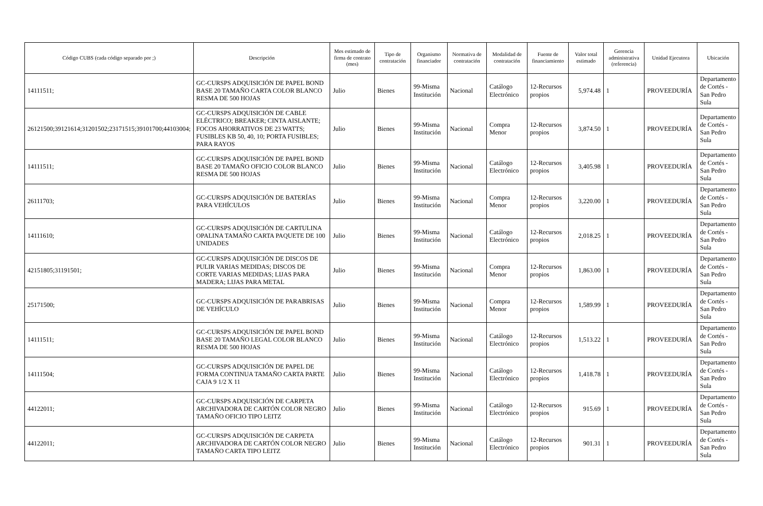| Código CUBS (cada código separado por ;) | Descripción | Mes estimado de firma de contrato (mes) | Tipo de contratación | Organismo financiador | Normativa de contratación | Modalidad de contratación | Fuente de financiamiento | Valor total estimado | Gerencia administrativa (referencia) | Unidad Ejecutora | Ubicación |
| --- | --- | --- | --- | --- | --- | --- | --- | --- | --- | --- | --- |
| 14111511; | GC-CURSPS ADQUISICIÓN DE PAPEL BOND BASE 20 TAMAÑO CARTA COLOR BLANCO RESMA DE 500 HOJAS | Julio | Bienes | 99-Misma Institución | Nacional | Catálogo Electrónico | 12-Recursos propios | 5,974.48 | 1 | PROVEEDURÍA | Departamento de Cortés - San Pedro Sula |
| 26121500;39121614;31201502;23171515;39101700;44103004; | GC-CURSPS ADQUISICIÓN DE CABLE ELÉCTRICO; BREAKER; CINTA AISLANTE; FOCOS AHORRATIVOS DE 23 WATTS; FUSIBLES KB 50, 40, 10; PORTA FUSIBLES; PARA RAYOS | Julio | Bienes | 99-Misma Institución | Nacional | Compra Menor | 12-Recursos propios | 3,874.50 | 1 | PROVEEDURÍA | Departamento de Cortés - San Pedro Sula |
| 14111511; | GC-CURSPS ADQUISICIÓN DE PAPEL BOND BASE 20 TAMAÑO OFICIO COLOR BLANCO RESMA DE 500 HOJAS | Julio | Bienes | 99-Misma Institución | Nacional | Catálogo Electrónico | 12-Recursos propios | 3,405.98 | 1 | PROVEEDURÍA | Departamento de Cortés - San Pedro Sula |
| 26111703; | GC-CURSPS ADQUISICIÓN DE BATERÍAS PARA VEHÍCULOS | Julio | Bienes | 99-Misma Institución | Nacional | Compra Menor | 12-Recursos propios | 3,220.00 | 1 | PROVEEDURÍA | Departamento de Cortés - San Pedro Sula |
| 14111610; | GC-CURSPS ADQUISICIÓN DE CARTULINA OPALINA TAMAÑO CARTA PAQUETE DE 100 UNIDADES | Julio | Bienes | 99-Misma Institución | Nacional | Catálogo Electrónico | 12-Recursos propios | 2,018.25 | 1 | PROVEEDURÍA | Departamento de Cortés - San Pedro Sula |
| 42151805;31191501; | GC-CURSPS ADQUISICIÓN DE DISCOS DE PULIR VARIAS MEDIDAS; DISCOS DE CORTE VARIAS MEDIDAS; LIJAS PARA MADERA; LIJAS PARA METAL | Julio | Bienes | 99-Misma Institución | Nacional | Compra Menor | 12-Recursos propios | 1,863.00 | 1 | PROVEEDURÍA | Departamento de Cortés - San Pedro Sula |
| 25171500; | GC-CURSPS ADQUISICIÓN DE PARABRISAS DE VEHÍCULO | Julio | Bienes | 99-Misma Institución | Nacional | Compra Menor | 12-Recursos propios | 1,589.99 | 1 | PROVEEDURÍA | Departamento de Cortés - San Pedro Sula |
| 14111511; | GC-CURSPS ADQUISICIÓN DE PAPEL BOND BASE 20 TAMAÑO LEGAL COLOR BLANCO RESMA DE 500 HOJAS | Julio | Bienes | 99-Misma Institución | Nacional | Catálogo Electrónico | 12-Recursos propios | 1,513.22 | 1 | PROVEEDURÍA | Departamento de Cortés - San Pedro Sula |
| 14111504; | GC-CURSPS ADQUISICIÓN DE PAPEL DE FORMA CONTINUA TAMAÑO CARTA PARTE CAJA 9 1/2 X 11 | Julio | Bienes | 99-Misma Institución | Nacional | Catálogo Electrónico | 12-Recursos propios | 1,418.78 | 1 | PROVEEDURÍA | Departamento de Cortés - San Pedro Sula |
| 44122011; | GC-CURSPS ADQUISICIÓN DE CARPETA ARCHIVADORA DE CARTÓN COLOR NEGRO TAMAÑO OFICIO TIPO LEITZ | Julio | Bienes | 99-Misma Institución | Nacional | Catálogo Electrónico | 12-Recursos propios | 915.69 | 1 | PROVEEDURÍA | Departamento de Cortés - San Pedro Sula |
| 44122011; | GC-CURSPS ADQUISICIÓN DE CARPETA ARCHIVADORA DE CARTÓN COLOR NEGRO TAMAÑO CARTA TIPO LEITZ | Julio | Bienes | 99-Misma Institución | Nacional | Catálogo Electrónico | 12-Recursos propios | 901.31 | 1 | PROVEEDURÍA | Departamento de Cortés - San Pedro Sula |